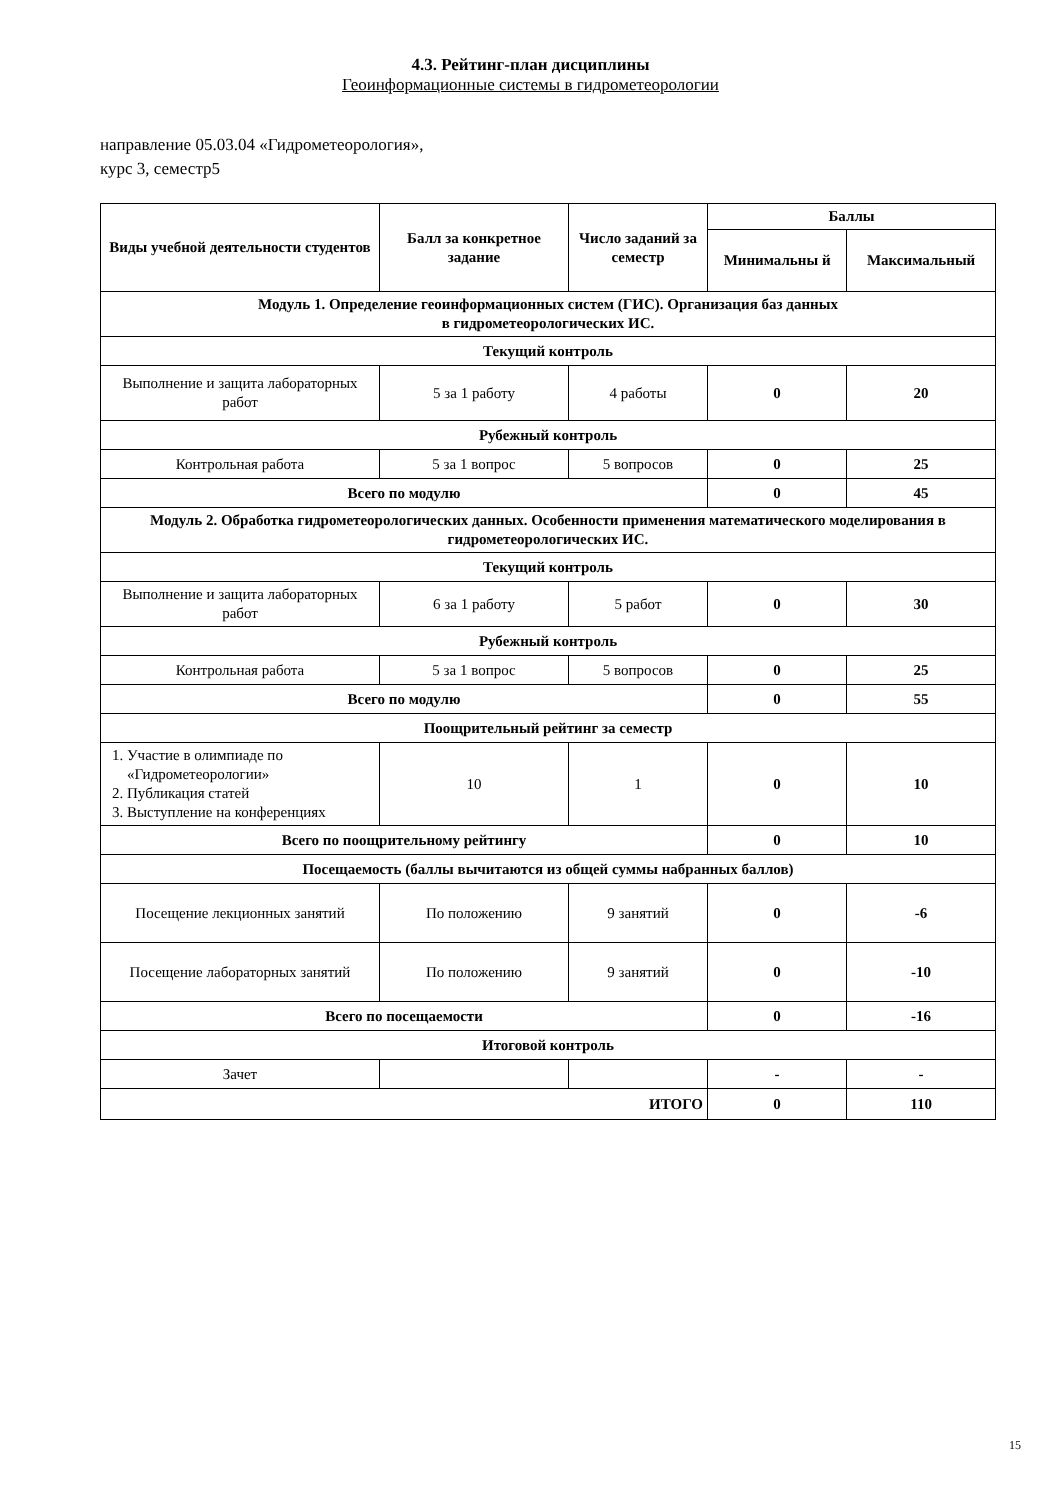4.3. Рейтинг-план дисциплины
Геоинформационные системы в гидрометеорологии
направление 05.03.04 «Гидрометеорология»,
курс 3, семестр5
| Виды учебной деятельности студентов | Балл за конкретное задание | Число заданий за семестр | Баллы | |
| --- | --- | --- | --- | --- |
| | | | Минимальны й | Максимальный |
| Модуль 1. Определение геоинформационных систем (ГИС). Организация баз данных в гидрометеорологических ИС. | | | | |
| Текущий контроль | | | | |
| Выполнение и защита лабораторных работ | 5 за 1 работу | 4 работы | 0 | 20 |
| Рубежный контроль | | | | |
| Контрольная работа | 5 за 1 вопрос | 5 вопросов | 0 | 25 |
| Всего по модулю | | | 0 | 45 |
| Модуль 2. Обработка гидрометеорологических данных. Особенности применения математического моделирования в гидрометеорологических ИС. | | | | |
| Текущий контроль | | | | |
| Выполнение и защита лабораторных работ | 6 за 1 работу | 5 работ | 0 | 30 |
| Рубежный контроль | | | | |
| Контрольная работа | 5 за 1 вопрос | 5 вопросов | 0 | 25 |
| Всего по модулю | | | 0 | 55 |
| Поощрительный рейтинг за семестр | | | | |
| 1. Участие в олимпиаде по «Гидрометеорологии» 2. Публикация статей 3. Выступление на конференциях | 10 | 1 | 0 | 10 |
| Всего по поощрительному рейтингу | | | 0 | 10 |
| Посещаемость (баллы вычитаются из общей суммы набранных баллов) | | | | |
| Посещение лекционных занятий | По положению | 9 занятий | 0 | -6 |
| Посещение лабораторных занятий | По положению | 9 занятий | 0 | -10 |
| Всего по посещаемости | | | 0 | -16 |
| Итоговой контроль | | | | |
| Зачет | | | - | - |
| ИТОГО | | | 0 | 110 |
15